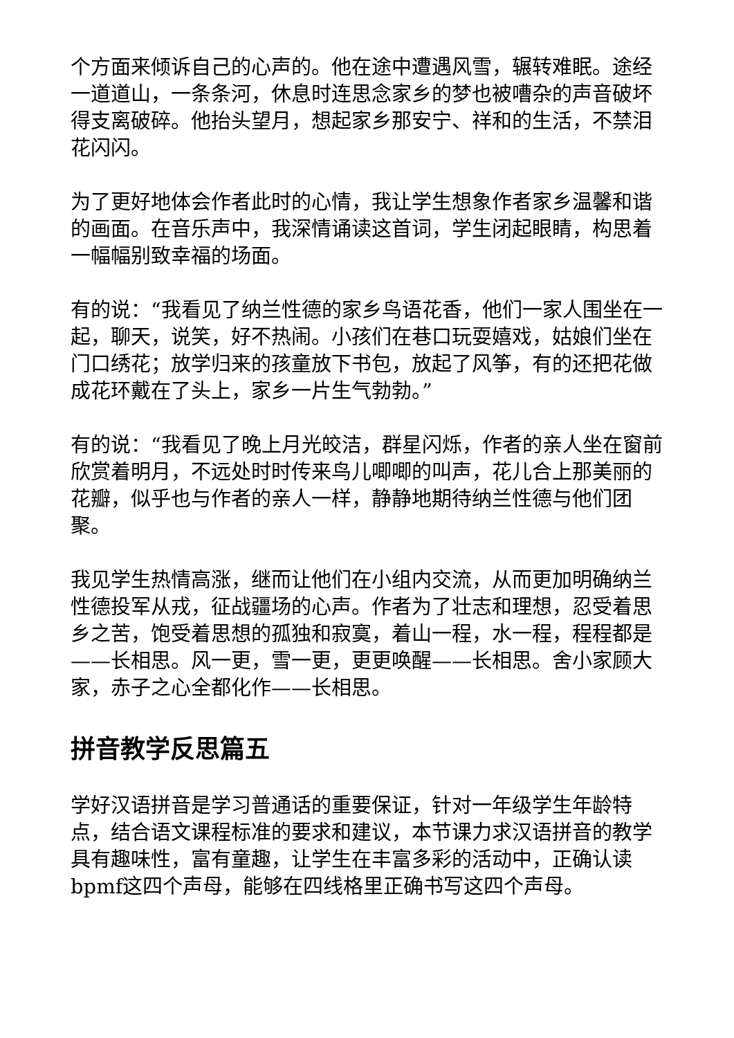个方面来倾诉自己的心声的。他在途中遭遇风雪，辗转难眠。途经一道道山，一条条河，休息时连思念家乡的梦也被嘈杂的声音破坏得支离破碎。他抬头望月，想起家乡那安宁、祥和的生活，不禁泪花闪闪。
为了更好地体会作者此时的心情，我让学生想象作者家乡温馨和谐的画面。在音乐声中，我深情诵读这首词，学生闭起眼睛，构思着一幅幅别致幸福的场面。
有的说：“我看见了纳兰性德的家乡鸟语花香，他们一家人围坐在一起，聊天，说笑，好不热闹。小孩们在巷口玩耍嬉戏，姑娘们坐在门口绣花；放学归来的孩童放下书包，放起了风筝，有的还把花做成花环戴在了头上，家乡一片生气勃勃。”
有的说：“我看见了晚上月光皎洁，群星闪烁，作者的亲人坐在窗前欣赏着明月，不远处时时传来鸟儿唧唧的叫声，花儿合上那美丽的花瓣，似乎也与作者的亲人一样，静静地期待纳兰性德与他们团聚。
我见学生热情高涨，继而让他们在小组内交流，从而更加明确纳兰性德投军从戎，征战疆场的心声。作者为了壮志和理想，忍受着思乡之苦，饱受着思想的孤独和寂寞，着山一程，水一程，程程都是——长相思。风一更，雪一更，更更唤醒——长相思。舍小家顾大家，赤子之心全都化作——长相思。
拼音教学反思篇五
学好汉语拼音是学习普通话的重要保证，针对一年级学生年龄特点，结合语文课程标准的要求和建议，本节课力求汉语拼音的教学具有趣味性，富有童趣，让学生在丰富多彩的活动中，正确认读bpmf这四个声母，能够在四线格里正确书写这四个声母。